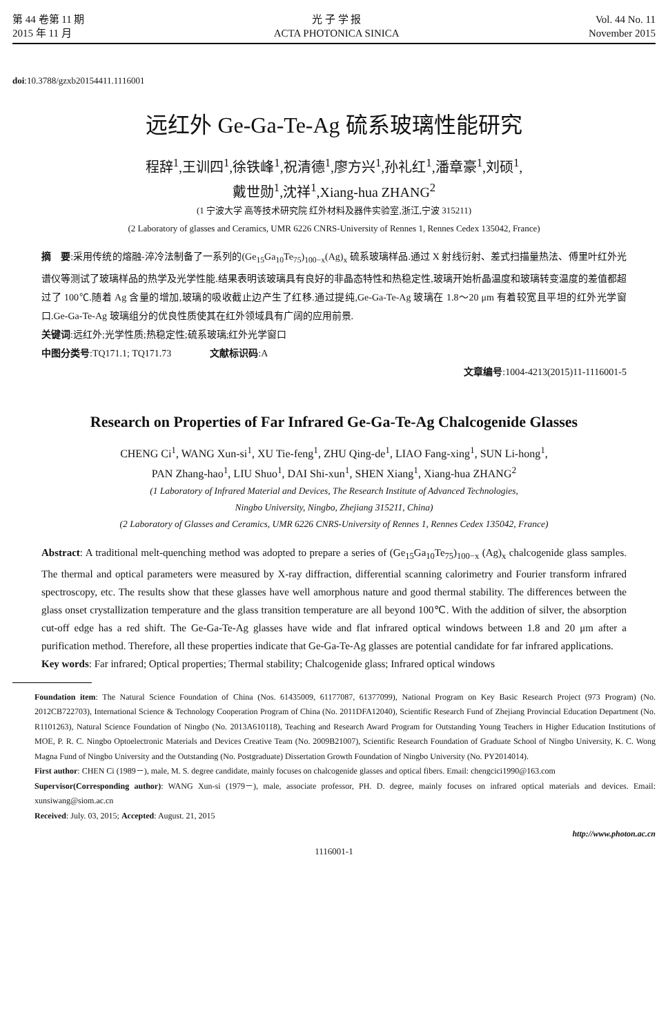第 44 卷第 11 期
2015 年 11 月
光 子 学 报
ACTA PHOTONICA SINICA
Vol. 44 No. 11
November 2015
doi:10.3788/gzxb20154411.1116001
远红外 Ge-Ga-Te-Ag 硫系玻璃性能研究
程辞<sup>1</sup>,王训四<sup>1</sup>,徐铁峰<sup>1</sup>,祝清德<sup>1</sup>,廖方兴<sup>1</sup>,孙礼红<sup>1</sup>,潘章豪<sup>1</sup>,刘硕<sup>1</sup>,
戴世勋<sup>1</sup>,沈祥<sup>1</sup>,Xiang-hua ZHANG<sup>2</sup>
(1 宁波大学 高等技术研究院 红外材料及器件实验室,浙江,宁波 315211)
(2 Laboratory of glasses and Ceramics, UMR 6226 CNRS-University of Rennes 1, Rennes Cedex 135042, France)
摘　要:采用传统的熔融-淬冷法制备了一系列的(Ge<sub>15</sub>Ga<sub>10</sub>Te<sub>75</sub>)<sub>100−x</sub>(Ag)<sub>x</sub> 硫系玻璃样品.通过 X 射线衍射、差式扫描量热法、傅里叶红外光谱仪等测试了玻璃样品的热学及光学性能.结果表明该玻璃具有良好的非晶态特性和热稳定性,玻璃开始析晶温度和玻璃转变温度的差值都超过了 100℃.随着 Ag 含量的增加,玻璃的吸收截止边产生了红移.通过提纯,Ge-Ga-Te-Ag 玻璃在 1.8～20 μm 有着较宽且平坦的红外光学窗口.Ge-Ga-Te-Ag 玻璃组分的优良性质使其在红外领域具有广阔的应用前景.
关键词:远红外;光学性质;热稳定性;硫系玻璃;红外光学窗口
中图分类号:TQ171.1; TQ171.73　　　　文献标识码:A
文章编号:1004-4213(2015)11-1116001-5
Research on Properties of Far Infrared Ge-Ga-Te-Ag Chalcogenide Glasses
CHENG Ci<sup>1</sup>, WANG Xun-si<sup>1</sup>, XU Tie-feng<sup>1</sup>, ZHU Qing-de<sup>1</sup>, LIAO Fang-xing<sup>1</sup>, SUN Li-hong<sup>1</sup>,
PAN Zhang-hao<sup>1</sup>, LIU Shuo<sup>1</sup>, DAI Shi-xun<sup>1</sup>, SHEN Xiang<sup>1</sup>, Xiang-hua ZHANG<sup>2</sup>
(1 Laboratory of Infrared Material and Devices, The Research Institute of Advanced Technologies,
Ningbo University, Ningbo, Zhejiang 315211, China)
(2 Laboratory of Glasses and Ceramics, UMR 6226 CNRS-University of Rennes 1, Rennes Cedex 135042, France)
Abstract: A traditional melt-quenching method was adopted to prepare a series of (Ge<sub>15</sub>Ga<sub>10</sub>Te<sub>75</sub>)<sub>100−x</sub> (Ag)<sub>x</sub> chalcogenide glass samples. The thermal and optical parameters were measured by X-ray diffraction, differential scanning calorimetry and Fourier transform infrared spectroscopy, etc. The results show that these glasses have well amorphous nature and good thermal stability. The differences between the glass onset crystallization temperature and the glass transition temperature are all beyond 100℃. With the addition of silver, the absorption cut-off edge has a red shift. The Ge-Ga-Te-Ag glasses have wide and flat infrared optical windows between 1.8 and 20 μm after a purification method. Therefore, all these properties indicate that Ge-Ga-Te-Ag glasses are potential candidate for far infrared applications.
Key words: Far infrared; Optical properties; Thermal stability; Chalcogenide glass; Infrared optical windows
Foundation item: The Natural Science Foundation of China (Nos. 61435009, 61177087, 61377099), National Program on Key Basic Research Project (973 Program) (No. 2012CB722703), International Science & Technology Cooperation Program of China (No. 2011DFA12040), Scientific Research Fund of Zhejiang Provincial Education Department (No. R1101263), Natural Science Foundation of Ningbo (No. 2013A610118), Teaching and Research Award Program for Outstanding Young Teachers in Higher Education Institutions of MOE, P. R. C. Ningbo Optoelectronic Materials and Devices Creative Team (No. 2009B21007), Scientific Research Foundation of Graduate School of Ningbo University, K. C. Wong Magna Fund of Ningbo University and the Outstanding (No. Postgraduate) Dissertation Growth Foundation of Ningbo University (No. PY2014014).
First author: CHEN Ci (1989－), male, M. S. degree candidate, mainly focuses on chalcogenide glasses and optical fibers. Email: chengcici1990@163.com
Supervisor(Corresponding author): WANG Xun-si (1979－), male, associate professor, PH. D. degree, mainly focuses on infrared optical materials and devices. Email: xunsiwang@siom.ac.cn
Received: July. 03, 2015; Accepted: August. 21, 2015
http://www.photon.ac.cn
1116001-1